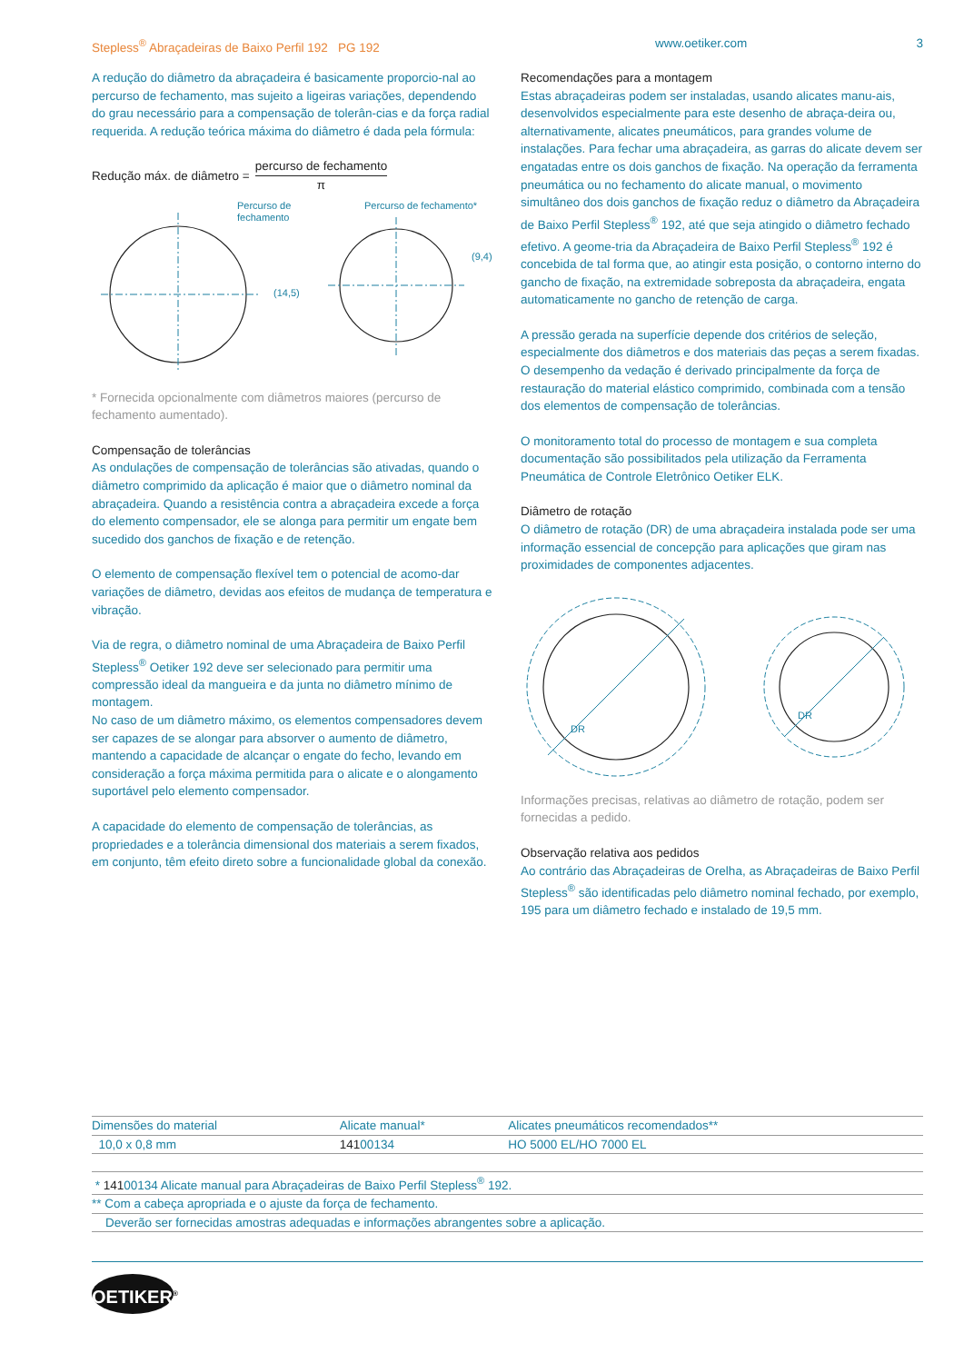Stepless<sup>®</sup> Abraçadeiras de Baixo Perfil 192 PG 192 www.oetiker.com 3
A redução do diâmetro da abraçadeira é basicamente proporcio-nal ao percurso de fechamento, mas sujeito a ligeiras variações, dependendo do grau necessário para a compensação de tolerân-cias e da força radial requerida. A redução teórica máxima do diâmetro é dada pela fórmula:
Redução máx. de diâmetro = percurso de fechamento π
Percurso de
fechamento
(14,5)
Percurso de fechamento*
(9,4)
* Fornecida opcionalmente com diâmetros maiores (percurso de fechamento aumentado).
Compensação de tolerâncias
As ondulações de compensação de tolerâncias são ativadas, quando o diâmetro comprimido da aplicação é maior que o diâmetro nominal da abraçadeira. Quando a resistência contra a abraçadeira excede a força do elemento compensador, ele se alonga para permitir um engate bem sucedido dos ganchos de fixação e de retenção.
O elemento de compensação flexível tem o potencial de acomo-dar variações de diâmetro, devidas aos efeitos de mudança de temperatura e vibração.
Via de regra, o diâmetro nominal de uma Abraçadeira de Baixo Perfil Stepless<sup>®</sup> Oetiker 192 deve ser selecionado para permitir uma compressão ideal da mangueira e da junta no diâmetro mínimo de montagem.
No caso de um diâmetro máximo, os elementos compensadores devem ser capazes de se alongar para absorver o aumento de diâmetro, mantendo a capacidade de alcançar o engate do fecho, levando em consideração a força máxima permitida para o alicate e o alongamento suportável pelo elemento compensador.
A capacidade do elemento de compensação de tolerâncias, as propriedades e a tolerância dimensional dos materiais a serem fixados, em conjunto, têm efeito direto sobre a funcionalidade global da conexão.
Recomendações para a montagem
Estas abraçadeiras podem ser instaladas, usando alicates manu-ais, desenvolvidos especialmente para este desenho de abraça-deira ou, alternativamente, alicates pneumáticos, para grandes volume de instalações. Para fechar uma abraçadeira, as garras do alicate devem ser engatadas entre os dois ganchos de fixação. Na operação da ferramenta pneumática ou no fechamento do alicate manual, o movimento simultâneo dos dois ganchos de fixação reduz o diâmetro da Abraçadeira de Baixo Perfil Stepless<sup>®</sup> 192, até que seja atingido o diâmetro fechado efetivo. A geome-tria da Abraçadeira de Baixo Perfil Stepless<sup>®</sup> 192 é concebida de tal forma que, ao atingir esta posição, o contorno interno do gancho de fixação, na extremidade sobreposta da abraçadeira, engata automaticamente no gancho de retenção de carga.
A pressão gerada na superfície depende dos critérios de seleção, especialmente dos diâmetros e dos materiais das peças a serem fixadas. O desempenho da vedação é derivado principalmente da força de restauração do material elástico comprimido, combinada com a tensão dos elementos de compensação de tolerâncias.
O monitoramento total do processo de montagem e sua completa documentação são possibilitados pela utilização da Ferramenta Pneumática de Controle Eletrônico Oetiker ELK.
Diâmetro de rotação
O diâmetro de rotação (DR) de uma abraçadeira instalada pode ser uma informação essencial de concepção para aplicações que giram nas proximidades de componentes adjacentes.
DR
DR
Informações precisas, relativas ao diâmetro de rotação, podem ser fornecidas a pedido.
Observação relativa aos pedidos
Ao contrário das Abraçadeiras de Orelha, as Abraçadeiras de Baixo Perfil Stepless<sup>®</sup> são identificadas pelo diâmetro nominal fechado, por exemplo, 195 para um diâmetro fechado e instalado de 19,5 mm.
| Dimensões do material | Alicate manual* | Alicates pneumáticos recomendados** |
| --- | --- | --- |
| 10,0 x 0,8 mm | 141 00134 | HO 5000 EL/HO 7000 EL |
| * 141 00134 Alicate manual para Abraçadeiras de Baixo Perfil Stepless<sup>®</sup> 192. |
| ** Com a cabeça apropriada e o ajuste da força de fechamento. |
| Deverão ser fornecidas amostras adequadas e informações abrangentes sobre a aplicação. |
OETIKER<sup>®</sup>